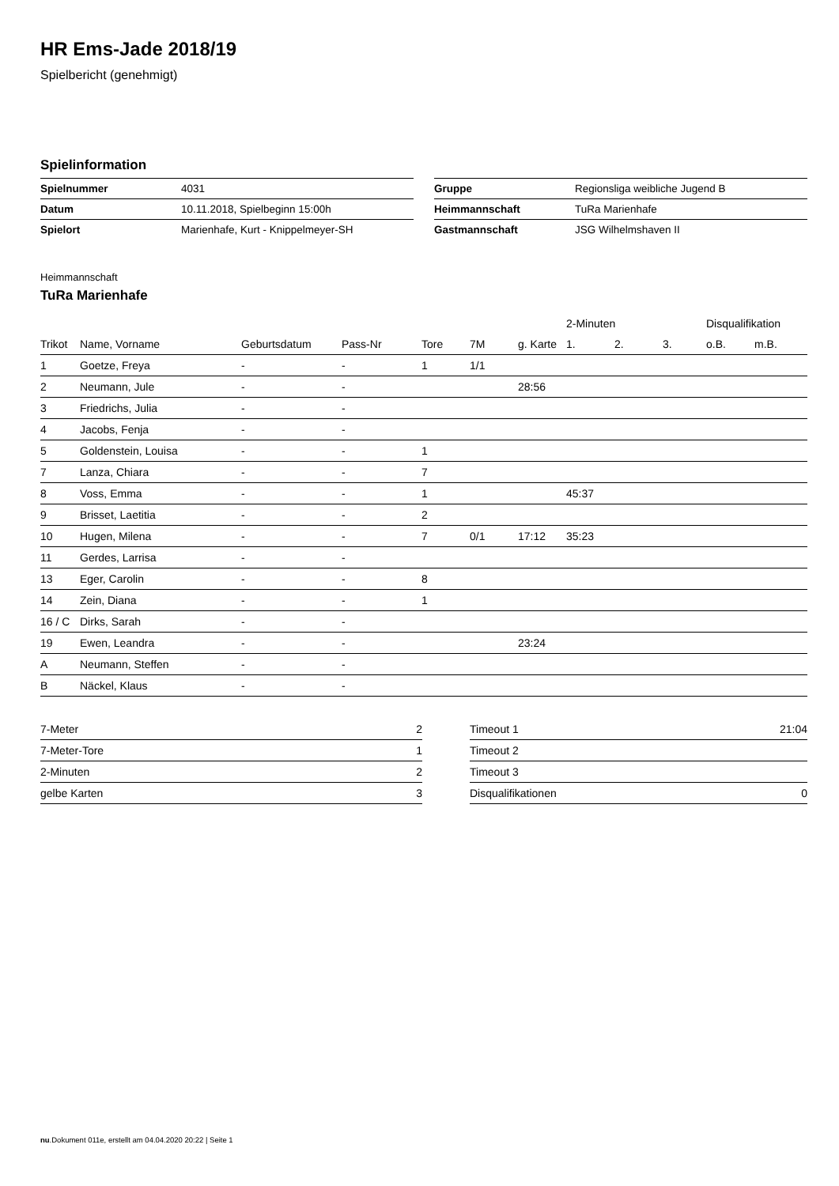HR Ems-Jade 2018/19
Spielbericht (genehmigt)
Spielinformation
| Spielnummer | 4031 |
| Datum | 10.11.2018, Spielbeginn 15:00h |
| Spielort | Marienhafe, Kurt - Knippelmeyer-SH |
| Gruppe | Regionsliga weibliche Jugend B |
| Heimmannschaft | TuRa Marienhafe |
| Gastmannschaft | JSG Wilhelmshaven II |
Heimmannschaft
TuRa Marienhafe
| | | | | | | | 2-Minuten | | | Disqualifikation | |
| --- | --- | --- | --- | --- | --- | --- | --- | --- | --- | --- | --- |
| Trikot | Name, Vorname | Geburtsdatum | Pass-Nr | Tore | 7M | g. Karte | 1. | 2. | 3. | o.B. | m.B. |
| 1 | Goetze, Freya | - | - | 1 | 1/1 | | | | | | |
| 2 | Neumann, Jule | - | - | | | 28:56 | | | | | |
| 3 | Friedrichs, Julia | - | - | | | | | | | | |
| 4 | Jacobs, Fenja | - | - | | | | | | | | |
| 5 | Goldenstein, Louisa | - | - | 1 | | | | | | | |
| 7 | Lanza, Chiara | - | - | 7 | | | | | | | |
| 8 | Voss, Emma | - | - | 1 | | | 45:37 | | | | |
| 9 | Brisset, Laetitia | - | - | 2 | | | | | | | |
| 10 | Hugen, Milena | - | - | 7 | 0/1 | 17:12 | 35:23 | | | | |
| 11 | Gerdes, Larrisa | - | - | | | | | | | | |
| 13 | Eger, Carolin | - | - | 8 | | | | | | | |
| 14 | Zein, Diana | - | - | 1 | | | | | | | |
| 16 / C | Dirks, Sarah | - | - | | | | | | | | |
| 19 | Ewen, Leandra | - | - | | | 23:24 | | | | | |
| A | Neumann, Steffen | - | - | | | | | | | | |
| B | Näckel, Klaus | - | - | | | | | | | | |
| 7-Meter | 2 |
| 7-Meter-Tore | 1 |
| 2-Minuten | 2 |
| gelbe Karten | 3 |
| Timeout 1 | 21:04 |
| Timeout 2 | |
| Timeout 3 | |
| Disqualifikationen | 0 |
nu.Dokument 011e, erstellt am 04.04.2020 20:22 | Seite 1